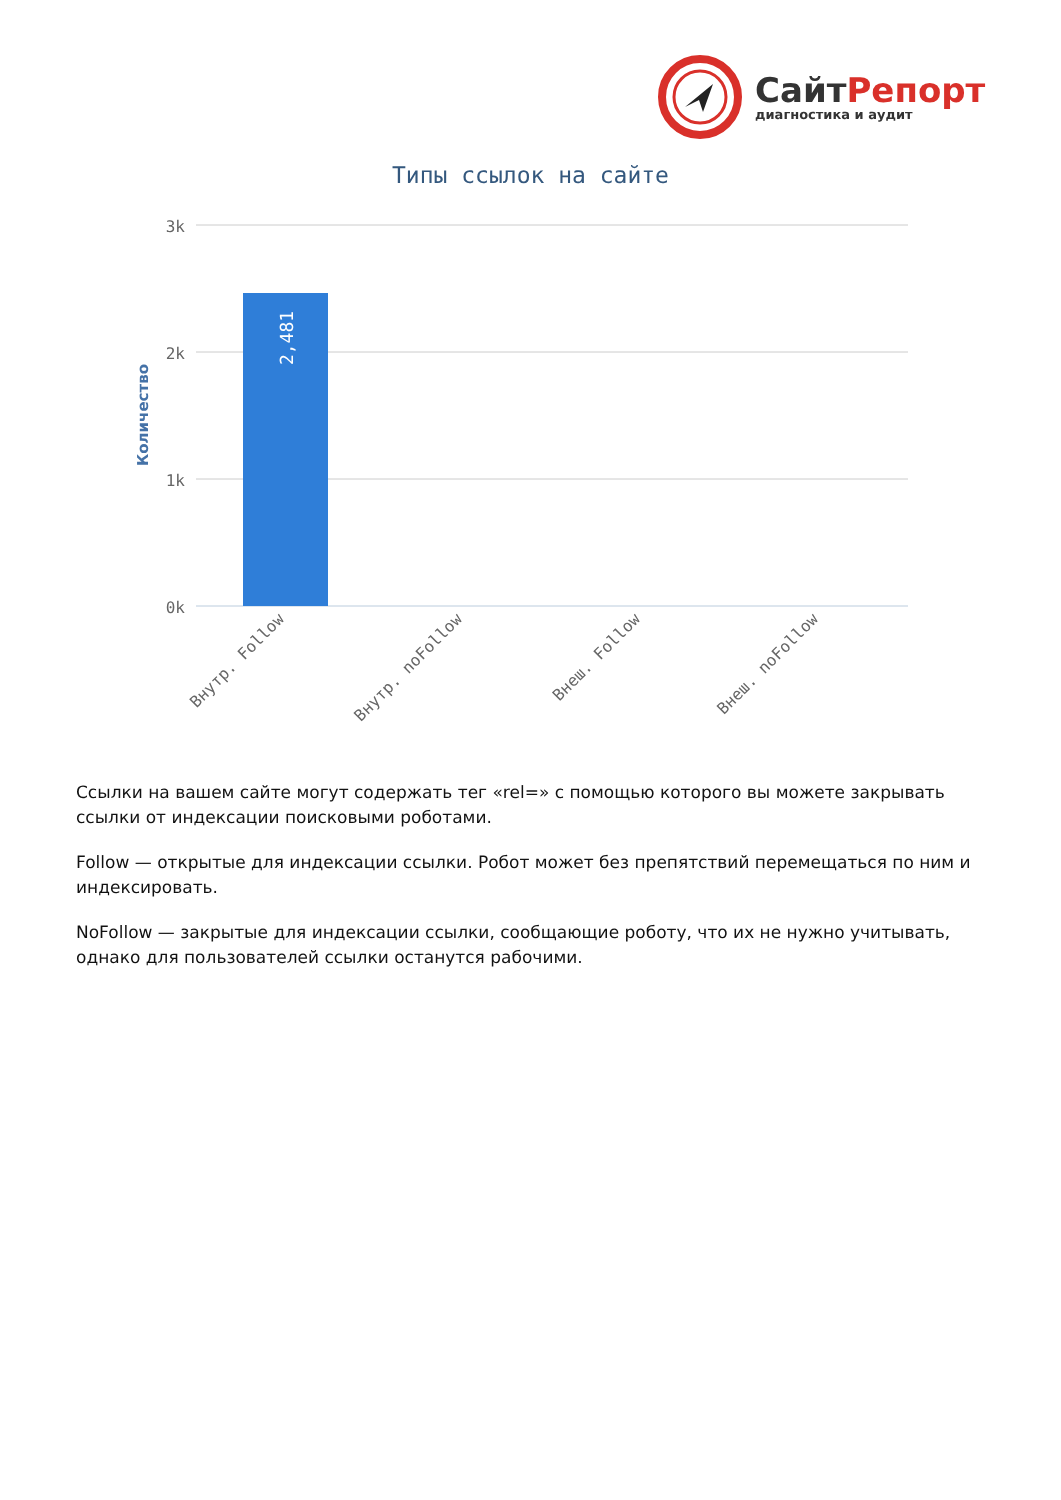СайтРепорт
диагностика и аудит
Типы ссылок на сайте
2,481
3k
2k
1k
0k
Количество
Внутр. Follow
Внутр. noFollow
Внеш. Follow
Внеш. noFollow
Ссылки на вашем сайте могут содержать тег «rel=» с помощью которого вы можете закрывать ссылки от индексации поисковыми роботами.
Follow — открытые для индексации ссылки. Робот может без препятствий перемещаться по ним и индексировать.
NoFollow — закрытые для индексации ссылки, сообщающие роботу, что их не нужно учитывать, однако для пользователей ссылки останутся рабочими.